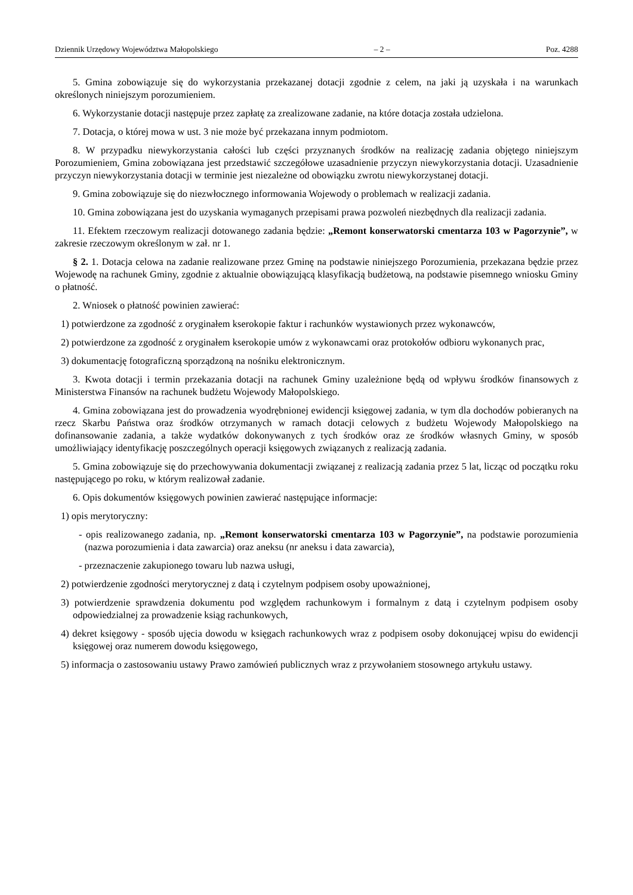Dziennik Urzędowy Województwa Małopolskiego – 2 – Poz. 4288
5. Gmina zobowiązuje się do wykorzystania przekazanej dotacji zgodnie z celem, na jaki ją uzyskała i na warunkach określonych niniejszym porozumieniem.
6. Wykorzystanie dotacji następuje przez zapłatę za zrealizowane zadanie, na które dotacja została udzielona.
7. Dotacja, o której mowa w ust. 3 nie może być przekazana innym podmiotom.
8. W przypadku niewykorzystania całości lub części przyznanych środków na realizację zadania objętego niniejszym Porozumieniem, Gmina zobowiązana jest przedstawić szczegółowe uzasadnienie przyczyn niewykorzystania dotacji. Uzasadnienie przyczyn niewykorzystania dotacji w terminie jest niezależne od obowiązku zwrotu niewykorzystanej dotacji.
9. Gmina zobowiązuje się do niezwłocznego informowania Wojewody o problemach w realizacji zadania.
10. Gmina zobowiązana jest do uzyskania wymaganych przepisami prawa pozwoleń niezbędnych dla realizacji zadania.
11. Efektem rzeczowym realizacji dotowanego zadania będzie: „Remont konserwatorski cmentarza 103 w Pagorzynie”, w zakresie rzeczowym określonym w zał. nr 1.
§ 2. 1. Dotacja celowa na zadanie realizowane przez Gminę na podstawie niniejszego Porozumienia, przekazana będzie przez Wojewodę na rachunek Gminy, zgodnie z aktualnie obowiązującą klasyfikacją budżetową, na podstawie pisemnego wniosku Gminy o płatność.
2. Wniosek o płatność powinien zawierać:
1) potwierdzone za zgodność z oryginałem kserokopie faktur i rachunków wystawionych przez wykonawców,
2) potwierdzone za zgodność z oryginałem kserokopie umów z wykonawcami oraz protokołów odbioru wykonanych prac,
3) dokumentację fotograficzną sporządzoną na nośniku elektronicznym.
3. Kwota dotacji i termin przekazania dotacji na rachunek Gminy uzależnione będą od wpływu środków finansowych z Ministerstwa Finansów na rachunek budżetu Wojewody Małopolskiego.
4. Gmina zobowiązana jest do prowadzenia wyodrębnionej ewidencji księgowej zadania, w tym dla dochodów pobieranych na rzecz Skarbu Państwa oraz środków otrzymanych w ramach dotacji celowych z budżetu Wojewody Małopolskiego na dofinansowanie zadania, a także wydatków dokonywanych z tych środków oraz ze środków własnych Gminy, w sposób umożliwiający identyfikację poszczególnych operacji księgowych związanych z realizacją zadania.
5. Gmina zobowiązuje się do przechowywania dokumentacji związanej z realizacją zadania przez 5 lat, licząc od początku roku następującego po roku, w którym realizował zadanie.
6. Opis dokumentów księgowych powinien zawierać następujące informacje:
1) opis merytoryczny:
- opis realizowanego zadania, np. „Remont konserwatorski cmentarza 103 w Pagorzynie”, na podstawie porozumienia (nazwa porozumienia i data zawarcia) oraz aneksu (nr aneksu i data zawarcia),
- przeznaczenie zakupionego towaru lub nazwa usługi,
2) potwierdzenie zgodności merytorycznej z datą i czytelnym podpisem osoby upoważnionej,
3) potwierdzenie sprawdzenia dokumentu pod względem rachunkowym i formalnym z datą i czytelnym podpisem osoby odpowiedzialnej za prowadzenie ksiąg rachunkowych,
4) dekret księgowy - sposób ujęcia dowodu w księgach rachunkowych wraz z podpisem osoby dokonującej wpisu do ewidencji księgowej oraz numerem dowodu księgowego,
5) informacja o zastosowaniu ustawy Prawo zamówień publicznych wraz z przywołaniem stosownego artykułu ustawy.